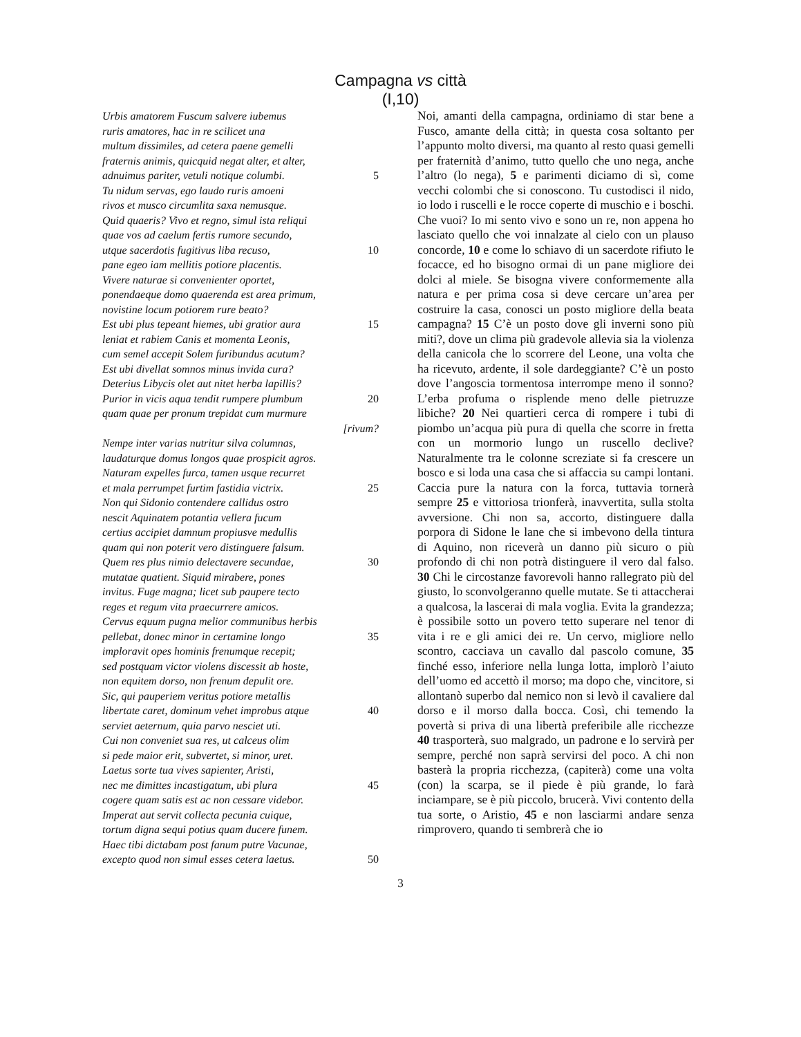Campagna vs città
(I,10)
Urbis amatorem Fuscum salvere iubemus
ruris amatores, hac in re scilicet una
multum dissimiles, ad cetera paene gemelli
fraternis animis, quicquid negat alter, et alter,
adnuimus pariter, vetuli notique columbi. 5
Tu nidum servas, ego laudo ruris amoeni
rivos et musco circumlita saxa nemusque.
Quid quaeris? Vivo et regno, simul ista reliqui
quae vos ad caelum fertis rumore secundo,
utque sacerdotis fugitivus liba recuso, 10
pane egeo iam mellitis potiore placentis.
Vivere naturae si convenienter oportet,
ponendaeque domo quaerenda est area primum,
novistine locum potiorem rure beato?
Est ubi plus tepeant hiemes, ubi gratior aura 15
leniat et rabiem Canis et momenta Leonis,
cum semel accepit Solem furibundus acutum?
Est ubi divellat somnos minus invida cura?
Deterius Libycis olet aut nitet herba lapillis?
Purior in vicis aqua tendit rumpere plumbum 20
quam quae per pronum trepidat cum murmure
[rivum?
Nempe inter varias nutritur silva columnas,
laudaturque domus longos quae prospicit agros.
Naturam expelles furca, tamen usque recurret
et mala perrumpet furtim fastidia victrix. 25
Non qui Sidonio contendere callidus ostro
nescit Aquinatem potantia vellera fucum
certius accipiet damnum propiusve medullis
quam qui non poterit vero distinguere falsum.
Quem res plus nimio delectavere secundae, 30
mutatae quatient. Siquid mirabere, pones
invitus. Fuge magna; licet sub paupere tecto
reges et regum vita praecurrere amicos.
Cervus equum pugna melior communibus herbis
pellebat, donec minor in certamine longo 35
imploravit opes hominis frenumque recepit;
sed postquam victor violens discessit ab hoste,
non equitem dorso, non frenum depulit ore.
Sic, qui pauperiem veritus potiore metallis
libertate caret, dominum vehet improbus atque 40
serviet aeternum, quia parvo nesciet uti.
Cui non conveniet sua res, ut calceus olim
si pede maior erit, subvertet, si minor, uret.
Laetus sorte tua vives sapienter, Aristi,
nec me dimittes incastigatum, ubi plura 45
cogere quam satis est ac non cessare videbor.
Imperat aut servit collecta pecunia cuique,
tortum digna sequi potius quam ducere funem.
Haec tibi dictabam post fanum putre Vacunae,
excepto quod non simul esses cetera laetus. 50
Noi, amanti della campagna, ordiniamo di star bene a Fusco, amante della città; in questa cosa soltanto per l’appunto molto diversi, ma quanto al resto quasi gemelli per fraternità d’animo, tutto quello che uno nega, anche l’altro (lo nega), 5 e parimenti diciamo di sì, come vecchi colombi che si conoscono. Tu custodisci il nido, io lodo i ruscelli e le rocce coperte di muschio e i boschi. Che vuoi? Io mi sento vivo e sono un re, non appena ho lasciato quello che voi innalzate al cielo con un plauso concorde, 10 e come lo schiavo di un sacerdote rifiuto le focacce, ed ho bisogno ormai di un pane migliore dei dolci al miele. Se bisogna vivere conformemente alla natura e per prima cosa si deve cercare un’area per costruire la casa, conosci un posto migliore della beata campagna? 15 C’è un posto dove gli inverni sono più miti?, dove un clima più gradevole allevia sia la violenza della canicola che lo scorrere del Leone, una volta che ha ricevuto, ardente, il sole dardeggiante? C’è un posto dove l’angoscia tormentosa interrompe meno il sonno? L’erba profuma o risplende meno delle pietruzze libiche? 20 Nei quartieri cerca di rompere i tubi di piombo un’acqua più pura di quella che scorre in fretta con un mormorio lungo un ruscello declive? Naturalmente tra le colonne screziate si fa crescere un bosco e si loda una casa che si affaccia su campi lontani. Caccia pure la natura con la forca, tuttavia tornerà sempre 25 e vittoriosa trionferà, inavvertita, sulla stolta avversione. Chi non sa, accorto, distinguere dalla porpora di Sidone le lane che si imbevono della tintura di Aquino, non riceverà un danno più sicuro o più profondo di chi non potrà distinguere il vero dal falso. 30 Chi le circostanze favorevoli hanno rallegrato più del giusto, lo sconvolgeranno quelle mutate. Se ti attaccherai a qualcosa, la lascerai di mala voglia. Evita la grandezza; è possibile sotto un povero tetto superare nel tenor di vita i re e gli amici dei re. Un cervo, migliore nello scontro, cacciava un cavallo dal pascolo comune, 35 finché esso, inferiore nella lunga lotta, implorò l’aiuto dell’uomo ed accettò il morso; ma dopo che, vincitore, si allontanò superbo dal nemico non si levò il cavaliere dal dorso e il morso dalla bocca. Così, chi temendo la povertà si priva di una libertà preferibile alle ricchezze 40 trasporterà, suo malgrado, un padrone e lo servirà per sempre, perché non saprà servirsi del poco. A chi non basterà la propria ricchezza, (capiterà) come una volta (con) la scarpa, se il piede è più grande, lo farà inciampare, se è più piccolo, brucerà. Vivi contento della tua sorte, o Aristio, 45 e non lasciarmi andare senza rimprovero, quando ti sembrerà che io
3